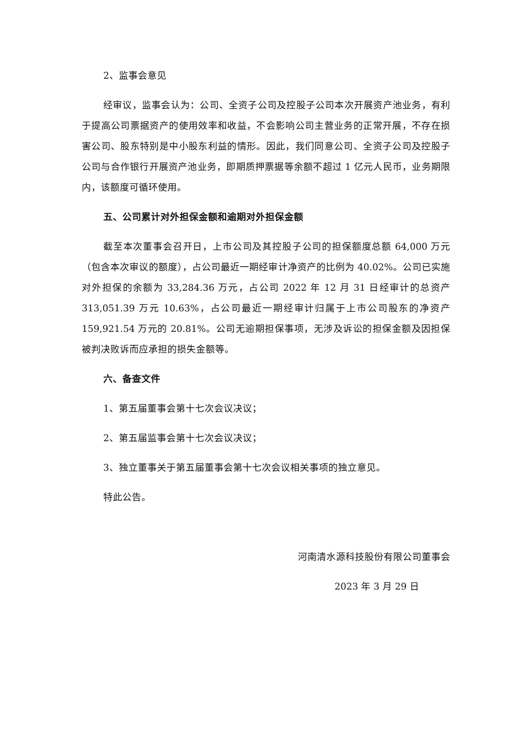2、监事会意见
经审议，监事会认为：公司、全资子公司及控股子公司本次开展资产池业务，有利于提高公司票据资产的使用效率和收益，不会影响公司主营业务的正常开展，不存在损害公司、股东特别是中小股东利益的情形。因此，我们同意公司、全资子公司及控股子公司与合作银行开展资产池业务，即期质押票据等余额不超过 1 亿元人民币，业务期限内，该额度可循环使用。
五、公司累计对外担保金额和逾期对外担保金额
截至本次董事会召开日，上市公司及其控股子公司的担保额度总额 64,000 万元（包含本次审议的额度），占公司最近一期经审计净资产的比例为 40.02%。公司已实施对外担保的余额为 33,284.36 万元，占公司 2022 年 12 月 31 日经审计的总资产 313,051.39 万元 10.63%，占公司最近一期经审计归属于上市公司股东的净资产 159,921.54 万元的 20.81%。公司无逾期担保事项，无涉及诉讼的担保金额及因担保被判决败诉而应承担的损失金额等。
六、备查文件
1、第五届董事会第十七次会议决议；
2、第五届监事会第十七次会议决议；
3、独立董事关于第五届董事会第十七次会议相关事项的独立意见。
特此公告。
河南清水源科技股份有限公司董事会
2023 年 3 月 29 日